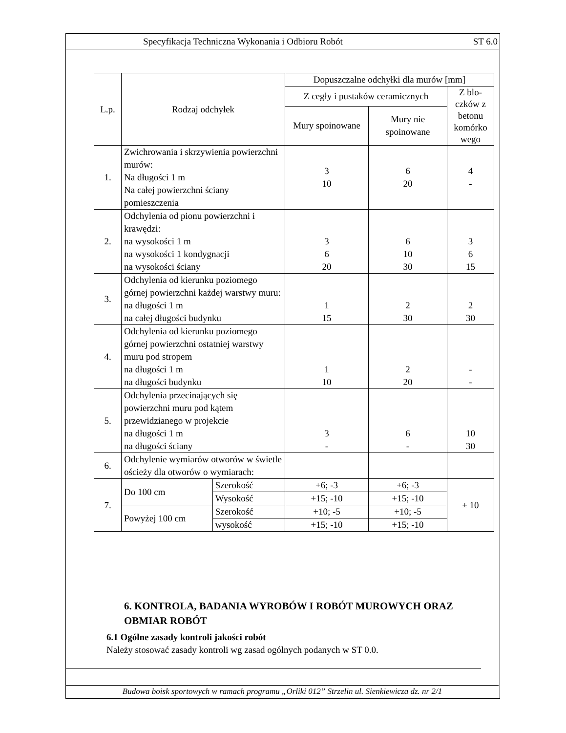Specyfikacja Techniczna Wykonania i Odbioru Robót ST 6.0
| L.p. | Rodzaj odchyłek | | Dopuszczalne odchyłki dla murów [mm] | | |
| --- | --- | --- | --- | --- | --- |
| | | | Z cegły i pustaków ceramicznych | | Z blo-czków z betonu komórko wego |
| | | | Mury spoinowane | Mury nie spoinowane | |
| 1. | Zwichrowania i skrzywienia powierzchni murów: Na długości 1 m Na całej powierzchni ściany pomieszczenia | | 3 10 | 6 20 | 4 - |
| 2. | Odchylenia od pionu powierzchni i krawędzi: na wysokości 1 m na wysokości 1 kondygnacji na wysokości ściany | | 3 6 20 | 6 10 30 | 3 6 15 |
| 3. | Odchylenia od kierunku poziomego górnej powierzchni każdej warstwy muru: na długości 1 m na całej długości budynku | | 1 15 | 2 30 | 2 30 |
| 4. | Odchylenia od kierunku poziomego górnej powierzchni ostatniej warstwy muru pod stropem na długości 1 m na długości budynku | | 1 10 | 2 20 | - - |
| 5. | Odchylenia przecinających się powierzchni muru pod kątem przewidzianego w projekcie na długości 1 m na długości ściany | | 3 - | 6 - | 10 30 |
| 6. | Odchylenie wymiarów otworów w świetle ościeży dla otworów o wymiarach: | | | | |
| 7. | Do 100 cm | Szerokość | +6; -3 | +6; -3 | ± 10 |
| | | Wysokość | +15; -10 | +15; -10 | |
| | Powyżej 100 cm | Szerokość | +10; -5 | +10; -5 | |
| | | wysokość | +15; -10 | +15; -10 | |
6. KONTROLA, BADANIA WYROBÓW I ROBÓT MUROWYCH ORAZ OBMIAR ROBÓT
6.1 Ogólne zasady kontroli jakości robót
Należy stosować zasady kontroli wg zasad ogólnych podanych w ST 0.0.
Budowa boisk sportowych w ramach programu „Orliki 012” Strzelin ul. Sienkiewicza dz. nr 2/1